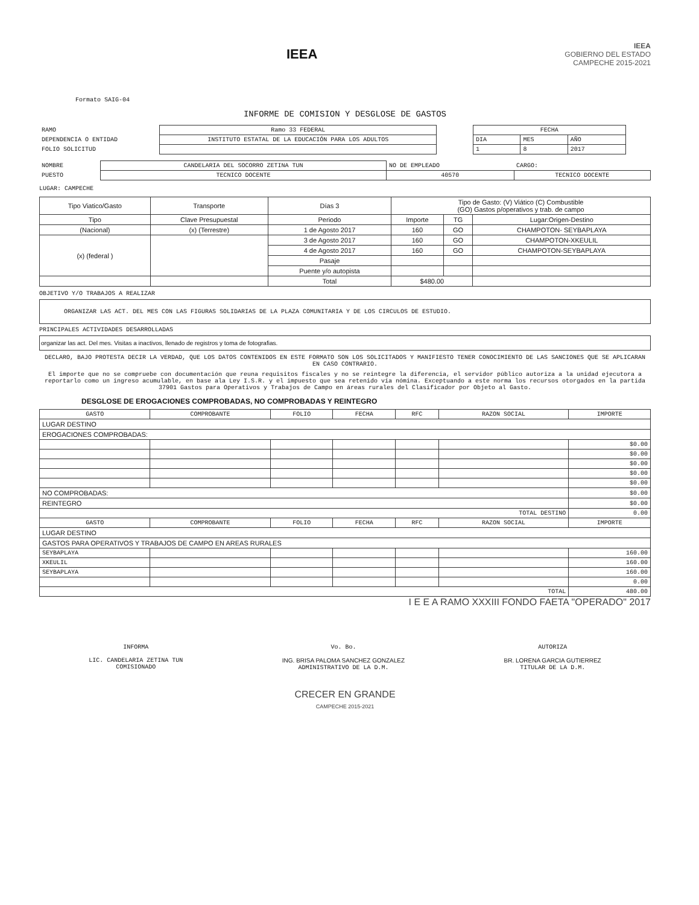IEEA
IEEA
GOBIERNO DEL ESTADO
CAMPECHE 2015-2021
Formato SAIG-04
INFORME DE COMISION Y DESGLOSE DE GASTOS
| RAMO | Ramo 33 FEDERAL |
| DEPENDENCIA O ENTIDAD | INSTITUTO ESTATAL DE LA EDUCACIÓN PARA LOS ADULTOS |
| FOLIO SOLICITUD | |
| FECHA | | |
| DIA | MES | AÑO |
| 1 | 8 | 2017 |
| NOMBRE | CANDELARIA DEL SOCORRO ZETINA TUN | NO DE EMPLEADO | CARGO: |
| PUESTO | TECNICO DOCENTE | 40570 | TECNICO DOCENTE |
LUGAR: CAMPECHE
| Tipo Viatico/Gasto | Transporte | Días 3 | Tipo de Gasto: (V) Viático (C) Combustible (GO) Gastos p/operativos y trab. de campo | | |
| Tipo | Clave Presupuestal | Periodo | Importe | TG | Lugar:Origen-Destino |
| (Nacional) | (x) (Terrestre) | 1 de Agosto 2017 | 160 | GO | CHAMPOTON- SEYBAPLAYA |
| (x) (federal ) | | 3 de Agosto 2017 | 160 | GO | CHAMPOTON-XKEULIL |
| | | 4 de Agosto 2017 | 160 | GO | CHAMPOTON-SEYBAPLAYA |
| | | Pasaje | | | |
| | | Puente y/o autopista | | | |
| | | Total | $480.00 | | |
OBJETIVO Y/O TRABAJOS A REALIZAR
ORGANIZAR LAS ACT. DEL MES CON LAS FIGURAS SOLIDARIAS DE LA PLAZA COMUNITARIA Y DE LOS CIRCULOS DE ESTUDIO.
PRINCIPALES ACTIVIDADES DESARROLLADAS
organizar las act. Del mes. Visitas a inactivos, llenado de registros y toma de fotografias.
DECLARO, BAJO PROTESTA DECIR LA VERDAD, QUE LOS DATOS CONTENIDOS EN ESTE FORMATO SON LOS SOLICITADOS Y MANIFIESTO TENER CONOCIMIENTO DE LAS SANCIONES QUE SE APLICARAN EN CASO CONTRARIO.
El importe que no se compruebe con documentación que reuna requisitos fiscales y no se reintegre la diferencia, el servidor público autoriza a la unidad ejecutora a reportarlo como un ingreso acumulable, en base ala Ley I.S.R. y el impuesto que sea retenido vía nómina. Exceptuando a este norma los recursos otorgados en la partida 37901 Gastos para Operativos y Trabajos de Campo en áreas rurales del Clasificador por Objeto al Gasto.
DESGLOSE DE EROGACIONES COMPROBADAS, NO COMPROBADAS Y REINTEGRO
| GASTO | COMPROBANTE | FOLIO | FECHA | RFC | RAZON SOCIAL | IMPORTE |
| --- | --- | --- | --- | --- | --- | --- |
| LUGAR DESTINO | | | | | | |
| EROGACIONES COMPROBADAS: | | | | | | |
| | | | | | | $0.00 |
| | | | | | | $0.00 |
| | | | | | | $0.00 |
| | | | | | | $0.00 |
| | | | | | | $0.00 |
| NO COMPROBADAS: | | | | | | $0.00 |
| REINTEGRO | | | | | | $0.00 |
| TOTAL DESTINO | | | | | | 0.00 |
| GASTO | COMPROBANTE | FOLIO | FECHA | RFC | RAZON SOCIAL | IMPORTE |
| LUGAR DESTINO | | | | | | |
| GASTOS PARA OPERATIVOS Y TRABAJOS DE CAMPO EN AREAS RURALES | | | | | | |
| SEYBAPLAYA | | | | | | 160.00 |
| XKEULIL | | | | | | 160.00 |
| SEYBAPLAYA | | | | | | 160.00 |
| | | | | | | 0.00 |
| TOTAL | | | | | | 480.00 |
I E E A RAMO XXXIII FONDO FAETA "OPERADO" 2017
INFORMA
LIC. CANDELARIA ZETINA TUN
COMISIONADO
Vo. Bo.
ING. BRISA PALOMA SANCHEZ GONZALEZ
ADMINISTRATIVO DE LA D.M.
AUTORIZA
BR. LORENA GARCIA GUTIERREZ
TITULAR DE LA D.M.
CRECER EN GRANDE
CAMPECHE 2015-2021